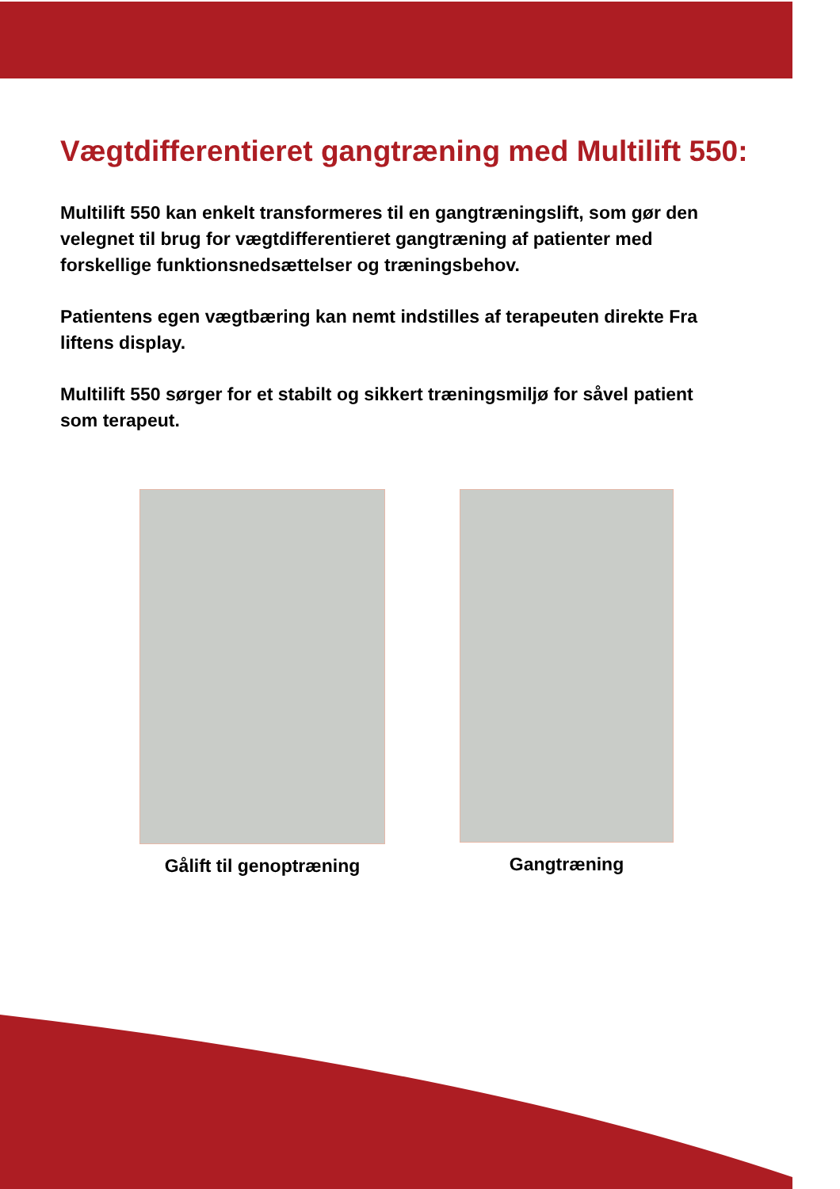Vægtdifferentieret gangtræning med Multilift 550:
Multilift 550 kan enkelt transformeres til en gangtræningslift, som gør den velegnet til brug for vægtdifferentieret gangtræning af patienter med forskellige funktionsnedsættelser og træningsbehov.
Patientens egen vægtbæring kan nemt indstilles af terapeuten direkte Fra liftens display.
Multilift 550 sørger for et stabilt og sikkert træningsmiljø for såvel patient som terapeut.
Gålift til genoptræning
Gangtræning